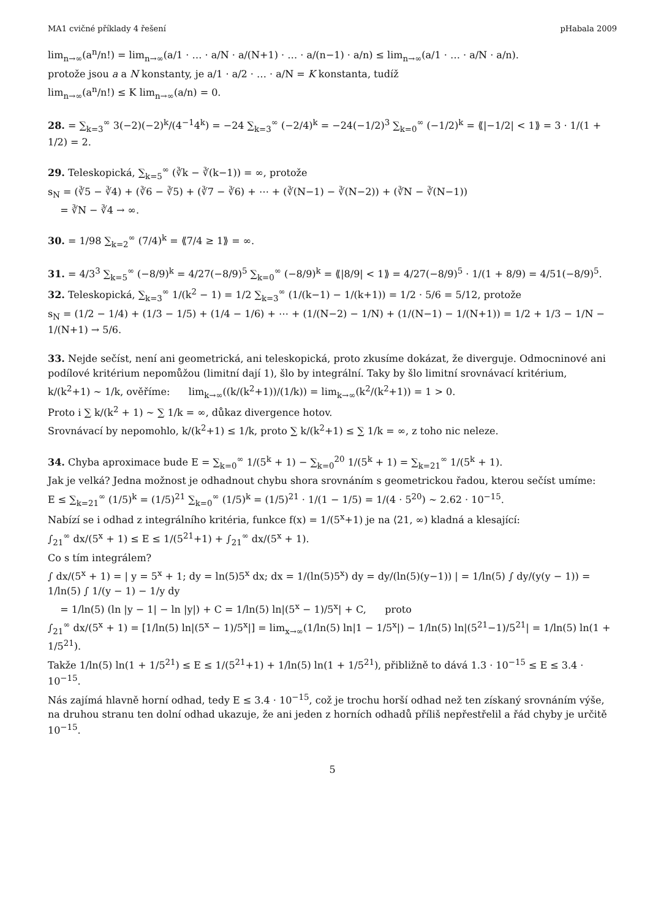MA1 cvičné příklady 4 řešení pHabala 2009
lim<sub>n→∞</sub>(a<sup>n</sup>/n!) = lim<sub>n→∞</sub>(a/1 · … · a/N · a/(N+1) · … · a/(n−1) · a/n) ≤ lim<sub>n→∞</sub>(a/1 · … · a/N · a/n).
protože jsou a a N konstanty, je a/1 · a/2 · … · a/N = K konstanta, tudíž
lim<sub>n→∞</sub>(a<sup>n</sup>/n!) ≤ K lim<sub>n→∞</sub>(a/n) = 0.
28. = ∑<sub>k=3</sub><sup>∞</sup> 3(−2)(−2)<sup>k</sup>/(4<sup>−1</sup>4<sup>k</sup>) = −24 ∑<sub>k=3</sub><sup>∞</sup> (−2/4)<sup>k</sup> = −24(−1/2)<sup>3</sup> ∑<sub>k=0</sub><sup>∞</sup> (−1/2)<sup>k</sup> = ⟪|−1/2| < 1⟫ = 3 · 1/(1 + 1/2) = 2.
29. Teleskopická, ∑<sub>k=5</sub><sup>∞</sup> (∛k − ∛(k−1)) = ∞, protože
s<sub>N</sub> = (∛5 − ∛4) + (∛6 − ∛5) + (∛7 − ∛6) + ⋯ + (∛(N−1) − ∛(N−2)) + (∛N − ∛(N−1))
= ∛N − ∛4 → ∞.
30. = 1/98 ∑<sub>k=2</sub><sup>∞</sup> (7/4)<sup>k</sup> = ⟪7/4 ≥ 1⟫ = ∞.
31. = 4/3<sup>3</sup> ∑<sub>k=5</sub><sup>∞</sup> (−8/9)<sup>k</sup> = 4/27(−8/9)<sup>5</sup> ∑<sub>k=0</sub><sup>∞</sup> (−8/9)<sup>k</sup> = ⟪|8/9| < 1⟫ = 4/27(−8/9)<sup>5</sup> · 1/(1 + 8/9) = 4/51(−8/9)<sup>5</sup>.
32. Teleskopická, ∑<sub>k=3</sub><sup>∞</sup> 1/(k<sup>2</sup> − 1) = 1/2 ∑<sub>k=3</sub><sup>∞</sup> (1/(k−1) − 1/(k+1)) = 1/2 · 5/6 = 5/12, protože
s<sub>N</sub> = (1/2 − 1/4) + (1/3 − 1/5) + (1/4 − 1/6) + ⋯ + (1/(N−2) − 1/N) + (1/(N−1) − 1/(N+1)) = 1/2 + 1/3 − 1/N − 1/(N+1) → 5/6.
33. Nejde sečíst, není ani geometrická, ani teleskopická, proto zkusíme dokázat, že diverguje. Odmocninové ani podílové kritérium nepomůžou (limitní dají 1), šlo by integrální. Taky by šlo limitní srovnávací kritérium,
k/(k<sup>2</sup>+1) ∼ 1/k, ověříme: lim<sub>k→∞</sub>((k/(k<sup>2</sup>+1))/(1/k)) = lim<sub>k→∞</sub>(k<sup>2</sup>/(k<sup>2</sup>+1)) = 1 > 0.
Proto i ∑ k/(k<sup>2</sup> + 1) ∼ ∑ 1/k = ∞, důkaz divergence hotov.
Srovnávací by nepomohlo, k/(k<sup>2</sup>+1) ≤ 1/k, proto ∑ k/(k<sup>2</sup>+1) ≤ ∑ 1/k = ∞, z toho nic neleze.
34. Chyba aproximace bude E = ∑<sub>k=0</sub><sup>∞</sup> 1/(5<sup>k</sup> + 1) − ∑<sub>k=0</sub><sup>20</sup> 1/(5<sup>k</sup> + 1) = ∑<sub>k=21</sub><sup>∞</sup> 1/(5<sup>k</sup> + 1).
Jak je velká? Jedna možnost je odhadnout chybu shora srovnáním s geometrickou řadou, kterou sečíst umíme:
E ≤ ∑<sub>k=21</sub><sup>∞</sup> (1/5)<sup>k</sup> = (1/5)<sup>21</sup> ∑<sub>k=0</sub><sup>∞</sup> (1/5)<sup>k</sup> = (1/5)<sup>21</sup> · 1/(1 − 1/5) = 1/(4 · 5<sup>20</sup>) ∼ 2.62 · 10<sup>−15</sup>.
Nabízí se i odhad z integrálního kritéria, funkce f(x) = 1/(5<sup>x</sup>+1) je na ⟨21, ∞) kladná a klesající:
∫<sub>21</sub><sup>∞</sup> dx/(5<sup>x</sup> + 1) ≤ E ≤ 1/(5<sup>21</sup>+1) + ∫<sub>21</sub><sup>∞</sup> dx/(5<sup>x</sup> + 1).
Co s tím integrálem?
∫ dx/(5<sup>x</sup> + 1) = | y = 5<sup>x</sup> + 1; dy = ln(5)5<sup>x</sup> dx; dx = 1/(ln(5)5<sup>x</sup>) dy = dy/(ln(5)(y−1)) | = 1/ln(5) ∫ dy/(y(y − 1)) = 1/ln(5) ∫ 1/(y − 1) − 1/y dy
= 1/ln(5) (ln |y − 1| − ln |y|) + C = 1/ln(5) ln|(5<sup>x</sup> − 1)/5<sup>x</sup>| + C, proto
∫<sub>21</sub><sup>∞</sup> dx/(5<sup>x</sup> + 1) = [1/ln(5) ln|(5<sup>x</sup> − 1)/5<sup>x</sup>|] = lim<sub>x→∞</sub>(1/ln(5) ln|1 − 1/5<sup>x</sup>|) − 1/ln(5) ln|(5<sup>21</sup>−1)/5<sup>21</sup>| = 1/ln(5) ln(1 + 1/5<sup>21</sup>).
Takže 1/ln(5) ln(1 + 1/5<sup>21</sup>) ≤ E ≤ 1/(5<sup>21</sup>+1) + 1/ln(5) ln(1 + 1/5<sup>21</sup>), přibližně to dává 1.3 · 10<sup>−15</sup> ≤ E ≤ 3.4 · 10<sup>−15</sup>.
Nás zajímá hlavně horní odhad, tedy E ≤ 3.4 · 10<sup>−15</sup>, což je trochu horší odhad než ten získaný srovnáním výše, na druhou stranu ten dolní odhad ukazuje, že ani jeden z horních odhadů příliš nepřestřelil a řád chyby je určitě 10<sup>−15</sup>.
5